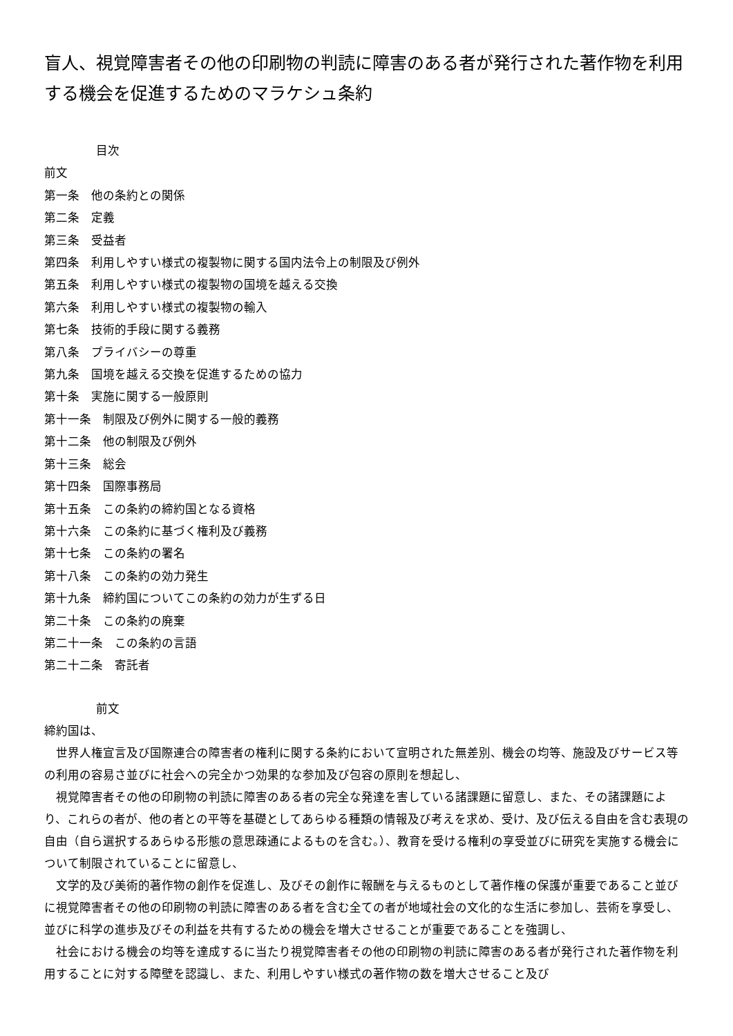盲人、視覚障害者その他の印刷物の判読に障害のある者が発行された著作物を利用する機会を促進するためのマラケシュ条約
目次
前文
第一条　他の条約との関係
第二条　定義
第三条　受益者
第四条　利用しやすい様式の複製物に関する国内法令上の制限及び例外
第五条　利用しやすい様式の複製物の国境を越える交換
第六条　利用しやすい様式の複製物の輸入
第七条　技術的手段に関する義務
第八条　プライバシーの尊重
第九条　国境を越える交換を促進するための協力
第十条　実施に関する一般原則
第十一条　制限及び例外に関する一般的義務
第十二条　他の制限及び例外
第十三条　総会
第十四条　国際事務局
第十五条　この条約の締約国となる資格
第十六条　この条約に基づく権利及び義務
第十七条　この条約の署名
第十八条　この条約の効力発生
第十九条　締約国についてこの条約の効力が生ずる日
第二十条　この条約の廃棄
第二十一条　この条約の言語
第二十二条　寄託者
前文
締約国は、
　世界人権宣言及び国際連合の障害者の権利に関する条約において宣明された無差別、機会の均等、施設及びサービス等の利用の容易さ並びに社会への完全かつ効果的な参加及び包容の原則を想起し、
　視覚障害者その他の印刷物の判読に障害のある者の完全な発達を害している諸課題に留意し、また、その諸課題により、これらの者が、他の者との平等を基礎としてあらゆる種類の情報及び考えを求め、受け、及び伝える自由を含む表現の自由（自ら選択するあらゆる形態の意思疎通によるものを含む。）、教育を受ける権利の享受並びに研究を実施する機会について制限されていることに留意し、
　文学的及び美術的著作物の創作を促進し、及びその創作に報酬を与えるものとして著作権の保護が重要であること並びに視覚障害者その他の印刷物の判読に障害のある者を含む全ての者が地域社会の文化的な生活に参加し、芸術を享受し、並びに科学の進歩及びその利益を共有するための機会を増大させることが重要であることを強調し、
　社会における機会の均等を達成するに当たり視覚障害者その他の印刷物の判読に障害のある者が発行された著作物を利用することに対する障壁を認識し、また、利用しやすい様式の著作物の数を増大させること及び